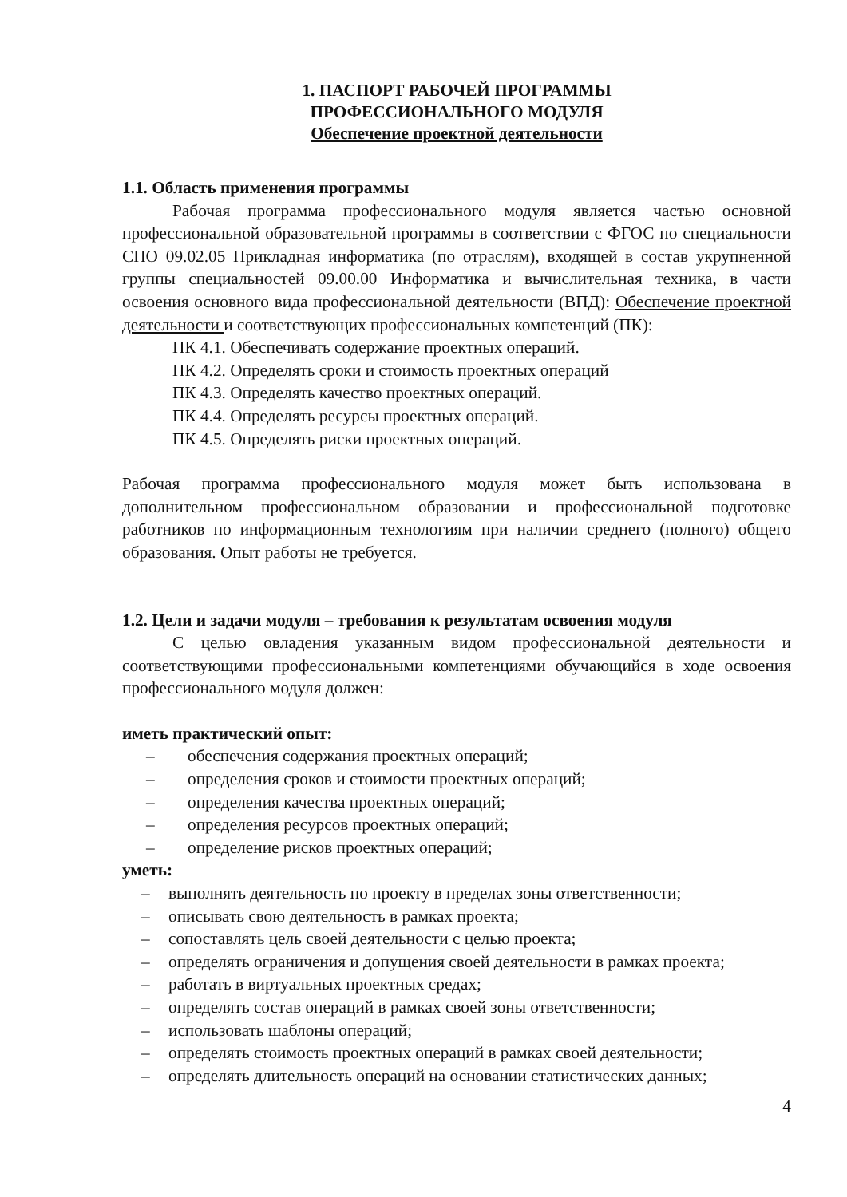1. ПАСПОРТ РАБОЧЕЙ ПРОГРАММЫ
ПРОФЕССИОНАЛЬНОГО МОДУЛЯ
Обеспечение проектной деятельности
1.1. Область применения программы
Рабочая программа профессионального модуля является частью основной профессиональной образовательной программы в соответствии с ФГОС по специальности СПО 09.02.05 Прикладная информатика (по отраслям), входящей в состав укрупненной группы специальностей 09.00.00 Информатика и вычислительная техника, в части освоения основного вида профессиональной деятельности (ВПД): Обеспечение проектной деятельности и соответствующих профессиональных компетенций (ПК):
ПК 4.1. Обеспечивать содержание проектных операций.
ПК 4.2. Определять сроки и стоимость проектных операций
ПК 4.3. Определять качество проектных операций.
ПК 4.4. Определять ресурсы проектных операций.
ПК 4.5. Определять риски проектных операций.
Рабочая программа профессионального модуля может быть использована в дополнительном профессиональном образовании и профессиональной подготовке работников по информационным технологиям при наличии среднего (полного) общего образования. Опыт работы не требуется.
1.2. Цели и задачи модуля – требования к результатам освоения модуля
С целью овладения указанным видом профессиональной деятельности и соответствующими профессиональными компетенциями обучающийся в ходе освоения профессионального модуля должен:
иметь практический опыт:
– обеспечения содержания проектных операций;
– определения сроков и стоимости проектных операций;
– определения качества проектных операций;
– определения ресурсов проектных операций;
– определение рисков проектных операций;
уметь:
– выполнять деятельность по проекту в пределах зоны ответственности;
– описывать свою деятельность в рамках проекта;
– сопоставлять цель своей деятельности с целью проекта;
– определять ограничения и допущения своей деятельности в рамках проекта;
– работать в виртуальных проектных средах;
– определять состав операций в рамках своей зоны ответственности;
– использовать шаблоны операций;
– определять стоимость проектных операций в рамках своей деятельности;
– определять длительность операций на основании статистических данных;
4